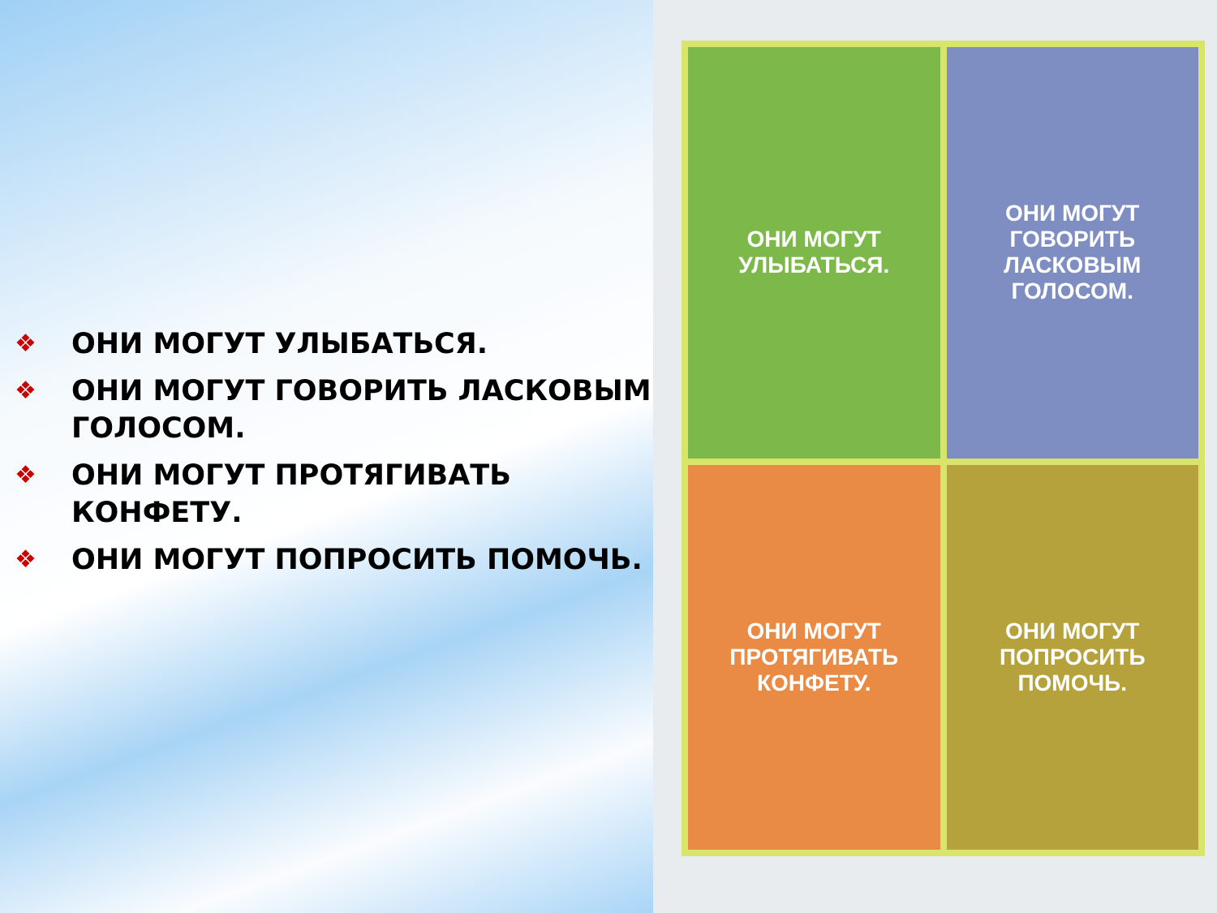❖ ОНИ МОГУТ УЛЫБАТЬСЯ.
❖ ОНИ МОГУТ ГОВОРИТЬ ЛАСКОВЫМ ГОЛОСОМ.
❖ ОНИ МОГУТ ПРОТЯГИВАТЬ КОНФЕТУ.
❖ ОНИ МОГУТ ПОПРОСИТЬ ПОМОЧЬ.
ОНИ МОГУТ
УЛЫБАТЬСЯ.
ОНИ МОГУТ
ГОВОРИТЬ
ЛАСКОВЫМ
ГОЛОСОМ.
ОНИ МОГУТ
ПРОТЯГИВАТЬ
КОНФЕТУ.
ОНИ МОГУТ
ПОПРОСИТЬ
ПОМОЧЬ.